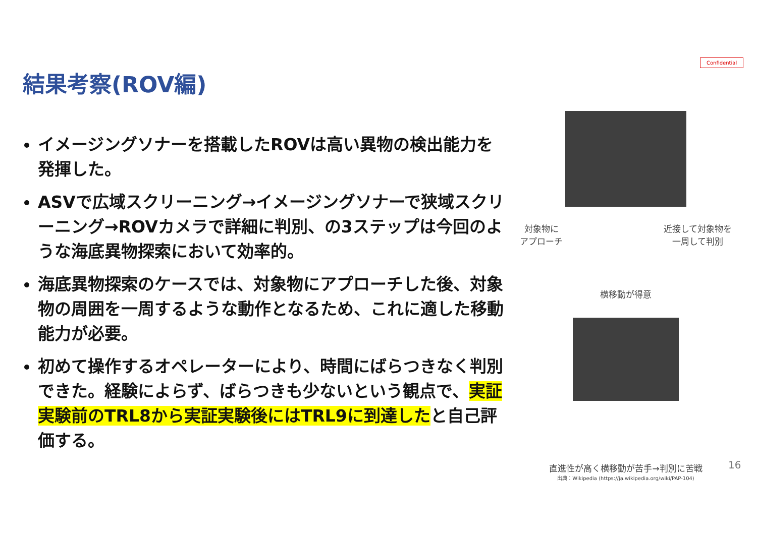Confidential
結果考察(ROV編)
イメージングソナーを搭載したROVは高い異物の検出能力を発揮した。
ASVで広域スクリーニング→イメージングソナーで狭域スクリーニング→ROVカメラで詳細に判別、の3ステップは今回のような海底異物探索において効率的。
海底異物探索のケースでは、対象物にアプローチした後、対象物の周囲を一周するような動作となるため、これに適した移動能力が必要。
初めて操作するオペレーターにより、時間にばらつきなく判別できた。経験によらず、ばらつきも少ないという観点で、実証実験前のTRL8から実証実験後にはTRL9に到達したと自己評価する。
対象物に
アプローチ 近接して対象物を
一周して判別
横移動が得意
直進性が高く横移動が苦手→判別に苦戦
出典：Wikipedia (https://ja.wikipedia.org/wiki/PAP-104)
16